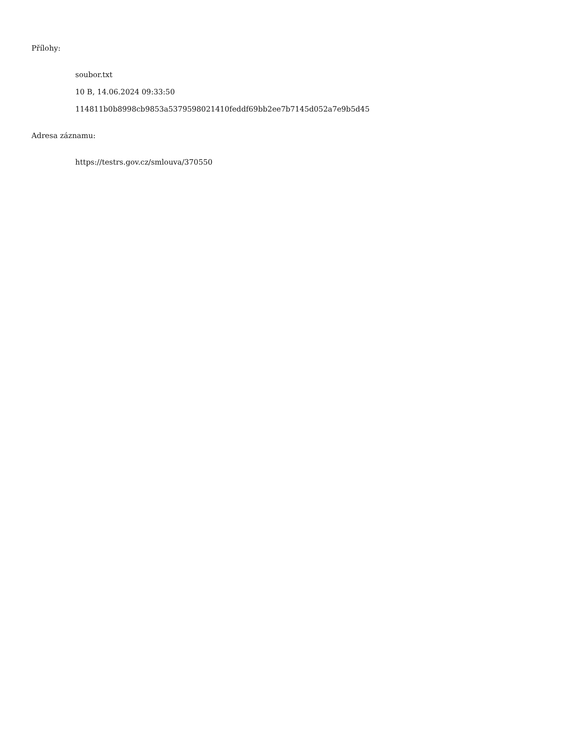Přílohy:
soubor.txt
10 B, 14.06.2024 09:33:50
114811b0b8998cb9853a5379598021410feddf69bb2ee7b7145d052a7e9b5d45
Adresa záznamu:
https://testrs.gov.cz/smlouva/370550